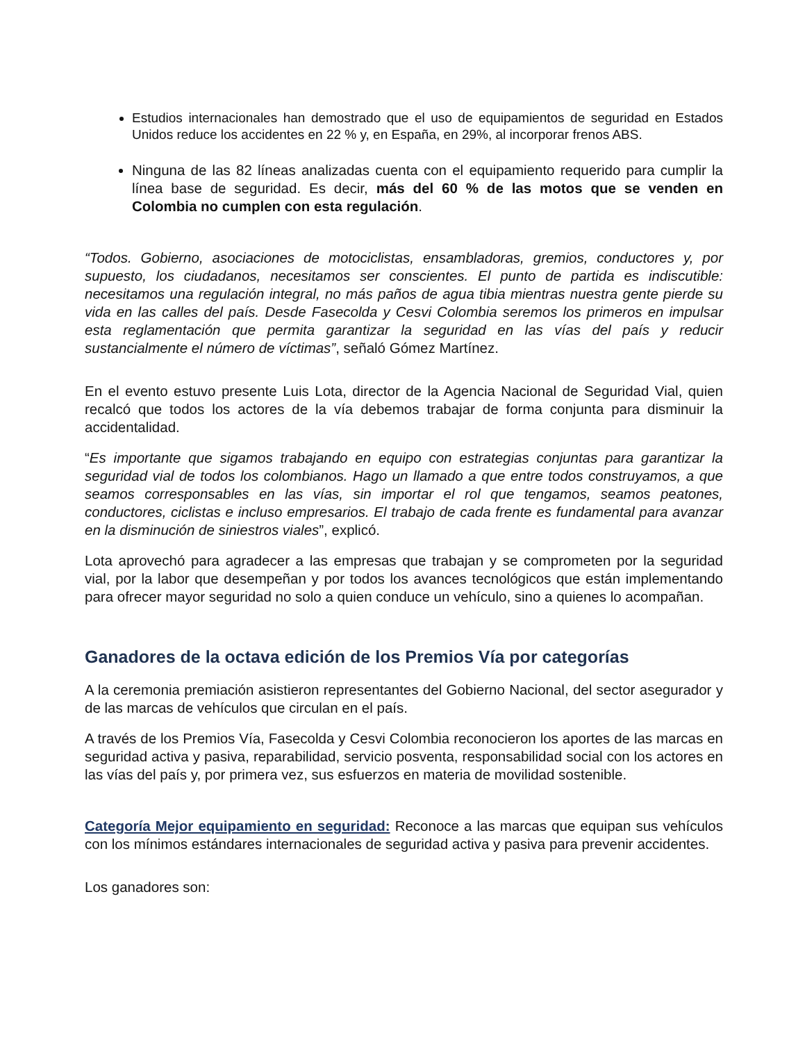Estudios internacionales han demostrado que el uso de equipamientos de seguridad en Estados Unidos reduce los accidentes en 22 % y, en España, en 29%, al incorporar frenos ABS.
Ninguna de las 82 líneas analizadas cuenta con el equipamiento requerido para cumplir la línea base de seguridad. Es decir, más del 60 % de las motos que se venden en Colombia no cumplen con esta regulación.
“Todos. Gobierno, asociaciones de motociclistas, ensambladoras, gremios, conductores y, por supuesto, los ciudadanos, necesitamos ser conscientes. El punto de partida es indiscutible: necesitamos una regulación integral, no más paños de agua tibia mientras nuestra gente pierde su vida en las calles del país. Desde Fasecolda y Cesvi Colombia seremos los primeros en impulsar esta reglamentación que permita garantizar la seguridad en las vías del país y reducir sustancialmente el número de víctimas”, señaló Gómez Martínez.
En el evento estuvo presente Luis Lota, director de la Agencia Nacional de Seguridad Vial, quien recalcó que todos los actores de la vía debemos trabajar de forma conjunta para disminuir la accidentalidad.
“Es importante que sigamos trabajando en equipo con estrategias conjuntas para garantizar la seguridad vial de todos los colombianos. Hago un llamado a que entre todos construyamos, a que seamos corresponsables en las vías, sin importar el rol que tengamos, seamos peatones, conductores, ciclistas e incluso empresarios. El trabajo de cada frente es fundamental para avanzar en la disminución de siniestros viales”, explicó.
Lota aprovechó para agradecer a las empresas que trabajan y se comprometen por la seguridad vial, por la labor que desempeñan y por todos los avances tecnológicos que están implementando para ofrecer mayor seguridad no solo a quien conduce un vehículo, sino a quienes lo acompañan.
Ganadores de la octava edición de los Premios Vía por categorías
A la ceremonia premiación asistieron representantes del Gobierno Nacional, del sector asegurador y de las marcas de vehículos que circulan en el país.
A través de los Premios Vía, Fasecolda y Cesvi Colombia reconocieron los aportes de las marcas en seguridad activa y pasiva, reparabilidad, servicio posventa, responsabilidad social con los actores en las vías del país y, por primera vez, sus esfuerzos en materia de movilidad sostenible.
Categoría Mejor equipamiento en seguridad: Reconoce a las marcas que equipan sus vehículos con los mínimos estándares internacionales de seguridad activa y pasiva para prevenir accidentes.
Los ganadores son: